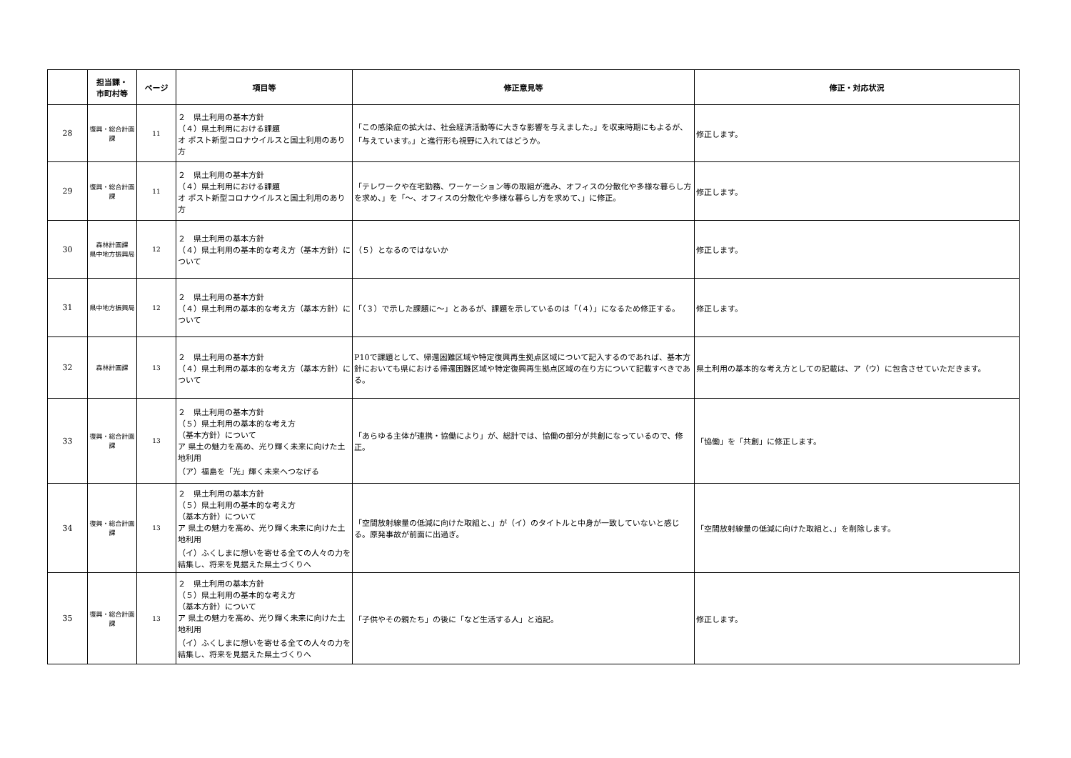| | 担当課・ 市町村等 | ページ | 項目等 | 修正意見等 | 修正・対応状況 |
| --- | --- | --- | --- | --- | --- |
| 28 | 復興・総合計画課 | 11 | ２ 県土利用の基本方針 （４）県土利用における課題 オ ポスト新型コロナウイルスと国土利用のあり方 | 「この感染症の拡大は、社会経済活動等に大きな影響を与えました。」を収束時期にもよるが、「与えています。」と進行形も視野に入れてはどうか。 | 修正します。 |
| 29 | 復興・総合計画課 | 11 | ２ 県土利用の基本方針 （４）県土利用における課題 オ ポスト新型コロナウイルスと国土利用のあり方 | 「テレワークや在宅勤務、ワーケーション等の取組が進み、オフィスの分散化や多様な暮らし方を求め、」を「～、オフィスの分散化や多様な暮らし方を求めて、」に修正。 | 修正します。 |
| 30 | 森林計画課 県中地方振興局 | 12 | ２ 県土利用の基本方針 （４）県土利用の基本的な考え方（基本方針）について | （５）となるのではないか | 修正します。 |
| 31 | 県中地方振興局 | 12 | ２ 県土利用の基本方針 （４）県土利用の基本的な考え方（基本方針）について | 「（３）で示した課題に～」とあるが、課題を示しているのは「（４）」になるため修正する。 | 修正します。 |
| 32 | 森林計画課 | 13 | ２ 県土利用の基本方針 （４）県土利用の基本的な考え方（基本方針）について | P10で課題として、帰還困難区域や特定復興再生拠点区域について記入するのであれば、基本方針においても県における帰還困難区域や特定復興再生拠点区域の在り方について記載すべきである。 | 県土利用の基本的な考え方としての記載は、ア（ウ）に包含させていただきます。 |
| 33 | 復興・総合計画課 | 13 | ２ 県土利用の基本方針 （５）県土利用の基本的な考え方 （基本方針）について ア 県土の魅力を高め、光り輝く未来に向けた土地利用 （ア）福島を「光」輝く未来へつなげる | 「あらゆる主体が連携・協働により」が、総計では、協働の部分が共創になっているので、修正。 | 「協働」を「共創」に修正します。 |
| 34 | 復興・総合計画課 | 13 | ２ 県土利用の基本方針 （５）県土利用の基本的な考え方 （基本方針）について ア 県土の魅力を高め、光り輝く未来に向けた土地利用 （イ）ふくしまに想いを寄せる全ての人々の力を結集し、将来を見据えた県土づくりへ | 「空間放射線量の低減に向けた取組と、」が（イ）のタイトルと中身が一致していないと感じる。原発事故が前面に出過ぎ。 | 「空間放射線量の低減に向けた取組と、」を削除します。 |
| 35 | 復興・総合計画課 | 13 | ２ 県土利用の基本方針 （５）県土利用の基本的な考え方 （基本方針）について ア 県土の魅力を高め、光り輝く未来に向けた土地利用 （イ）ふくしまに想いを寄せる全ての人々の力を結集し、将来を見据えた県土づくりへ | 「子供やその親たち」の後に「など生活する人」と追記。 | 修正します。 |